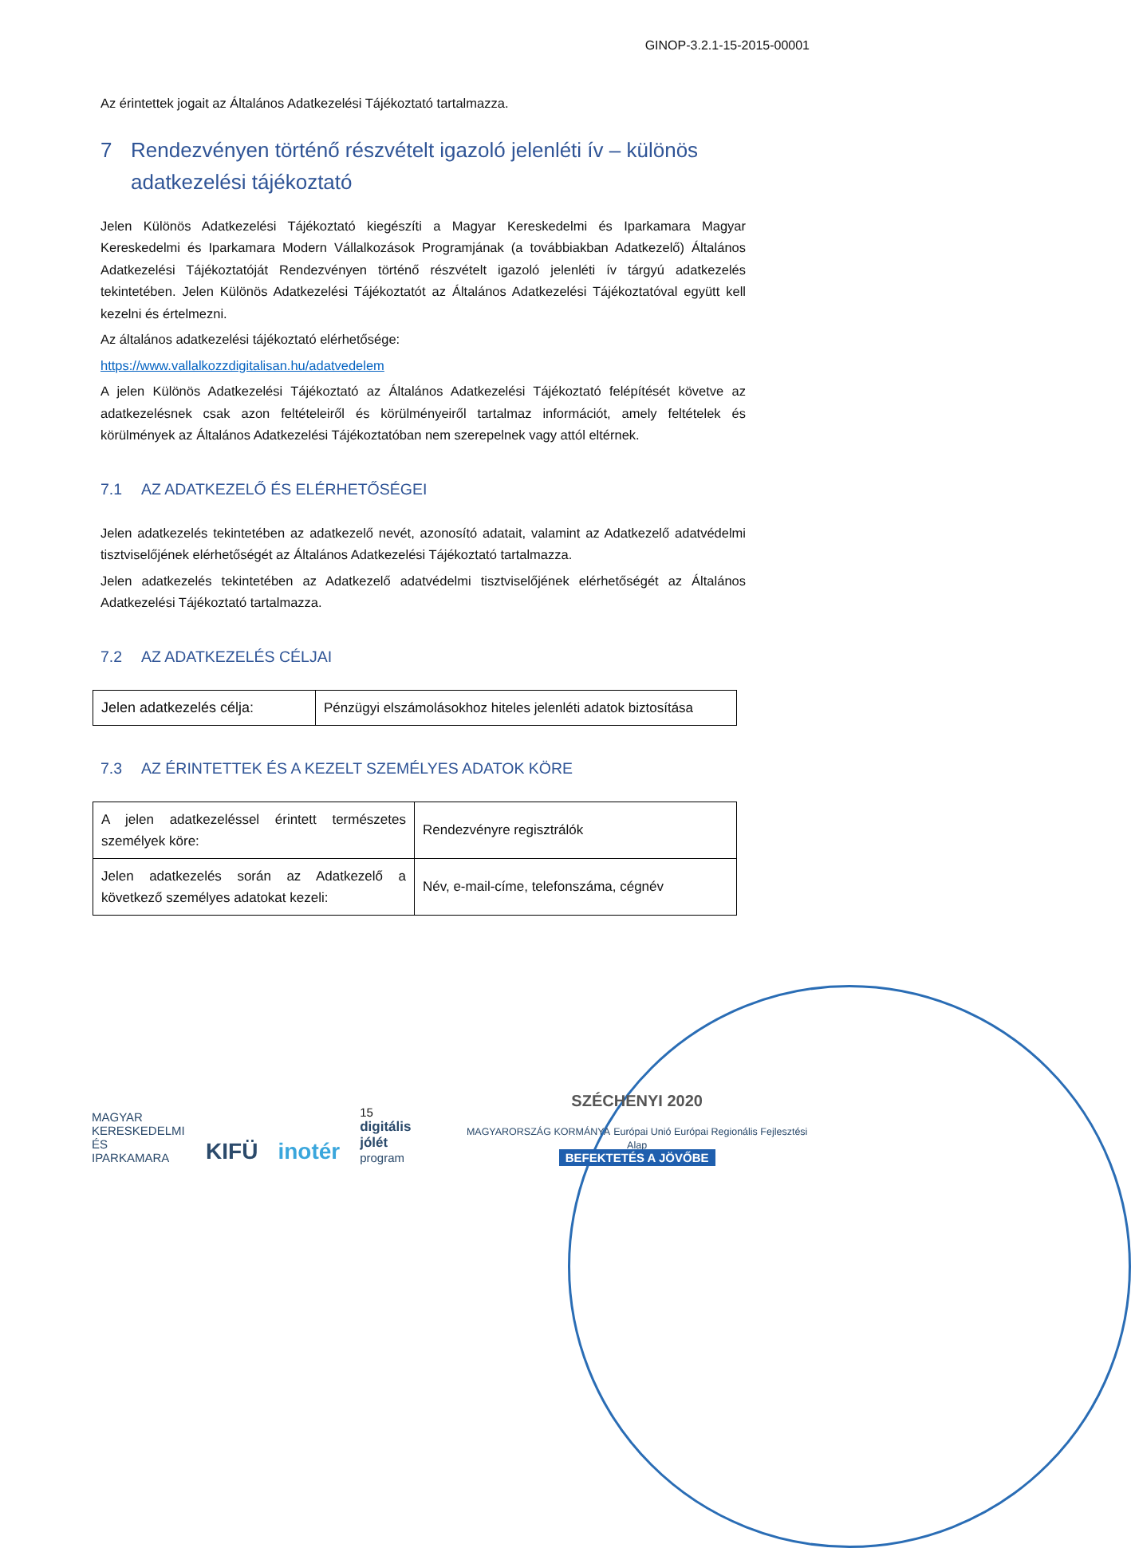GINOP-3.2.1-15-2015-00001
Az érintettek jogait az Általános Adatkezelési Tájékoztató tartalmazza.
7 Rendezvényen történő részvételt igazoló jelenléti ív – különös adatkezelési tájékoztató
Jelen Különös Adatkezelési Tájékoztató kiegészíti a Magyar Kereskedelmi és Iparkamara Magyar Kereskedelmi és Iparkamara Modern Vállalkozások Programjának (a továbbiakban Adatkezelő) Általános Adatkezelési Tájékoztatóját Rendezvényen történő részvételt igazoló jelenléti ív tárgyú adatkezelés tekintetében. Jelen Különös Adatkezelési Tájékoztatót az Általános Adatkezelési Tájékoztatóval együtt kell kezelni és értelmezni.
Az általános adatkezelési tájékoztató elérhetősége:
https://www.vallalkozzdigitalisan.hu/adatvedelem
A jelen Különös Adatkezelési Tájékoztató az Általános Adatkezelési Tájékoztató felépítését követve az adatkezelésnek csak azon feltételeiről és körülményeiről tartalmaz információt, amely feltételek és körülmények az Általános Adatkezelési Tájékoztatóban nem szerepelnek vagy attól eltérnek.
7.1 AZ ADATKEZELŐ ÉS ELÉRHETŐSÉGEI
Jelen adatkezelés tekintetében az adatkezelő nevét, azonosító adatait, valamint az Adatkezelő adatvédelmi tisztviselőjének elérhetőségét az Általános Adatkezelési Tájékoztató tartalmazza.
Jelen adatkezelés tekintetében az Adatkezelő adatvédelmi tisztviselőjének elérhetőségét az Általános Adatkezelési Tájékoztató tartalmazza.
7.2 AZ ADATKEZELÉS CÉLJAI
| Jelen adatkezelés célja: | Pénzügyi elszámolásokhoz hiteles jelenléti adatok biztosítása |
7.3 AZ ÉRINTETTEK ÉS A KEZELT SZEMÉLYES ADATOK KÖRE
| A jelen adatkezeléssel érintett természetes személyek köre: | Rendezvényre regisztrálók |
| Jelen adatkezelés során az Adatkezelő a következő személyes adatokat kezeli: | Név, e-mail-címe, telefonszáma, cégnév |
MAGYAR
KERESKEDELMI
ÉS IPARKAMARA
KIFÜ
inotér
15
digitális jólét
program
SZÉCHENYI 2020
MAGYARORSZÁG KORMÁNYA Európai Unió Európai Regionális Fejlesztési Alap
BEFEKTETÉS A JÖVŐBE